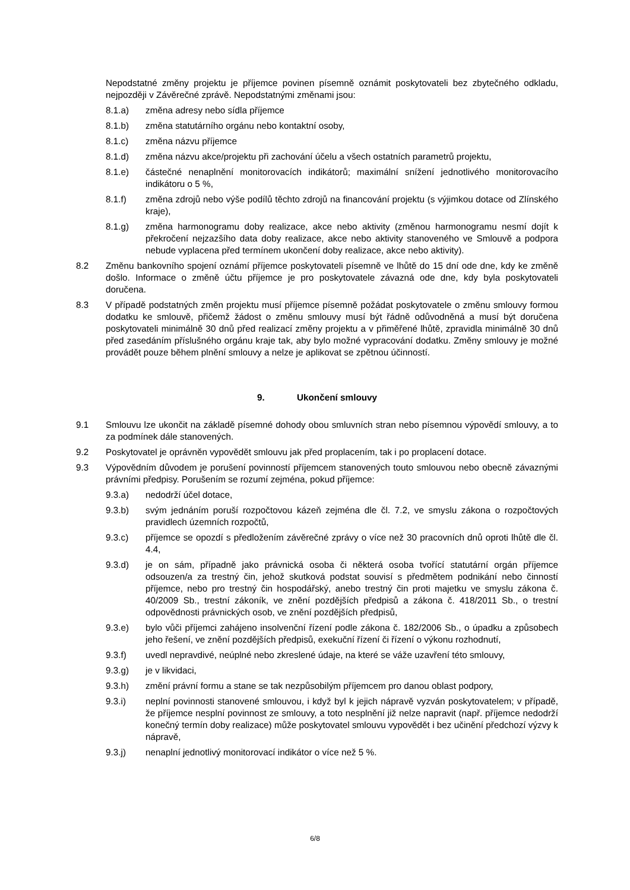Nepodstatné změny projektu je příjemce povinen písemně oznámit poskytovateli bez zbytečného odkladu, nejpozději v Závěrečné zprávě. Nepodstatnými změnami jsou:
8.1.a) změna adresy nebo sídla příjemce
8.1.b) změna statutárního orgánu nebo kontaktní osoby,
8.1.c) změna názvu příjemce
8.1.d) změna názvu akce/projektu při zachování účelu a všech ostatních parametrů projektu,
8.1.e) částečné nenaplnění monitorovacích indikátorů; maximální snížení jednotlivého monitorovacího indikátoru o 5 %,
8.1.f) změna zdrojů nebo výše podílů těchto zdrojů na financování projektu (s výjimkou dotace od Zlínského kraje),
8.1.g) změna harmonogramu doby realizace, akce nebo aktivity (změnou harmonogramu nesmí dojít k překročení nejzazšího data doby realizace, akce nebo aktivity stanoveného ve Smlouvě a podpora nebude vyplacena před termínem ukončení doby realizace, akce nebo aktivity).
8.2 Změnu bankovního spojení oznámí příjemce poskytovateli písemně ve lhůtě do 15 dní ode dne, kdy ke změně došlo. Informace o změně účtu příjemce je pro poskytovatele závazná ode dne, kdy byla poskytovateli doručena.
8.3 V případě podstatných změn projektu musí příjemce písemně požádat poskytovatele o změnu smlouvy formou dodatku ke smlouvě, přičemž žádost o změnu smlouvy musí být řádně odůvodněná a musí být doručena poskytovateli minimálně 30 dnů před realizací změny projektu a v přiměřené lhůtě, zpravidla minimálně 30 dnů před zasedáním příslušného orgánu kraje tak, aby bylo možné vypracování dodatku. Změny smlouvy je možné provádět pouze během plnění smlouvy a nelze je aplikovat se zpětnou účinností.
9. Ukončení smlouvy
9.1 Smlouvu lze ukončit na základě písemné dohody obou smluvních stran nebo písemnou výpovědí smlouvy, a to za podmínek dále stanovených.
9.2 Poskytovatel je oprávněn vypovědět smlouvu jak před proplacením, tak i po proplacení dotace.
9.3 Výpovědním důvodem je porušení povinností příjemcem stanovených touto smlouvou nebo obecně závaznými právními předpisy. Porušením se rozumí zejména, pokud příjemce:
9.3.a) nedodrží účel dotace,
9.3.b) svým jednáním poruší rozpočtovou kázeň zejména dle čl. 7.2, ve smyslu zákona o rozpočtových pravidlech územních rozpočtů,
9.3.c) příjemce se opozdí s předložením závěrečné zprávy o více než 30 pracovních dnů oproti lhůtě dle čl. 4.4,
9.3.d) je on sám, případně jako právnická osoba či některá osoba tvořící statutární orgán příjemce odsouzen/a za trestný čin, jehož skutková podstat souvisí s předmětem podnikání nebo činností příjemce, nebo pro trestný čin hospodářský, anebo trestný čin proti majetku ve smyslu zákona č. 40/2009 Sb., trestní zákoník, ve znění pozdějších předpisů a zákona č. 418/2011 Sb., o trestní odpovědnosti právnických osob, ve znění pozdějších předpisů,
9.3.e) bylo vůči příjemci zahájeno insolvenční řízení podle zákona č. 182/2006 Sb., o úpadku a způsobech jeho řešení, ve znění pozdějších předpisů, exekuční řízení či řízení o výkonu rozhodnutí,
9.3.f) uvedl nepravdivé, neúplné nebo zkreslené údaje, na které se váže uzavření této smlouvy,
9.3.g) je v likvidaci,
9.3.h) změní právní formu a stane se tak nezpůsobilým příjemcem pro danou oblast podpory,
9.3.i) neplní povinnosti stanovené smlouvou, i když byl k jejich nápravě vyzván poskytovatelem; v případě, že příjemce nesplní povinnost ze smlouvy, a toto nesplnění již nelze napravit (např. příjemce nedodrží konečný termín doby realizace) může poskytovatel smlouvu vypovědět i bez učinění předchozí výzvy k nápravě,
9.3.j) nenaplní jednotlivý monitorovací indikátor o více než 5 %.
6/8